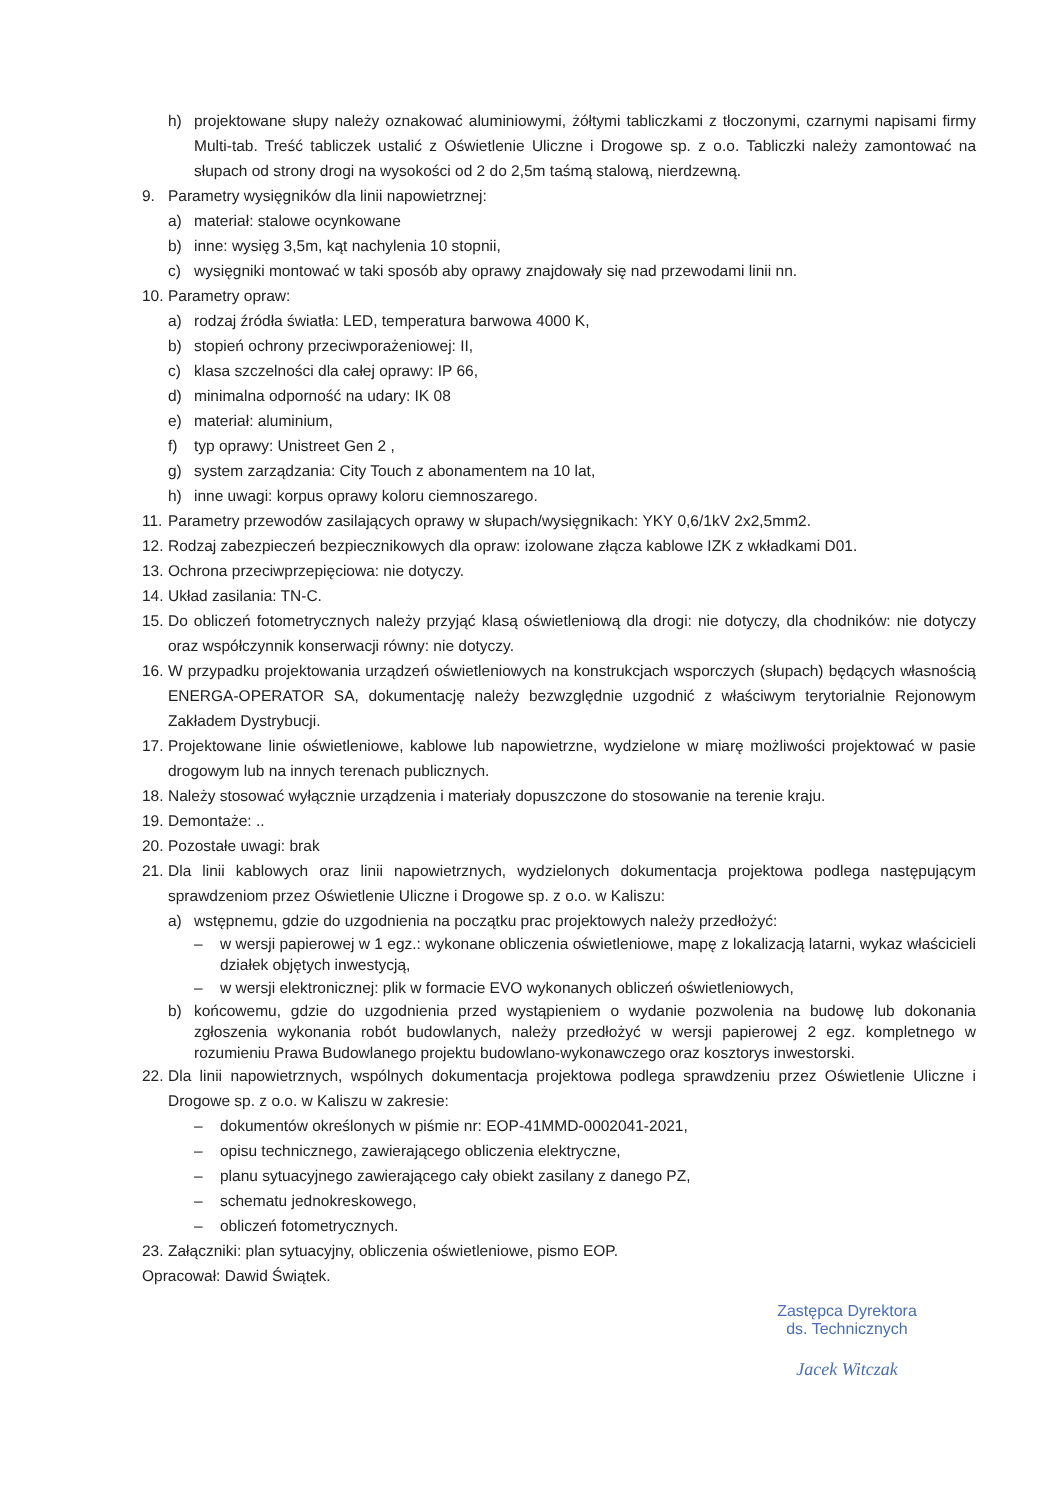h) projektowane słupy należy oznakować aluminiowymi, żółtymi tabliczkami z tłoczonymi, czarnymi napisami firmy Multi-tab. Treść tabliczek ustalić z Oświetlenie Uliczne i Drogowe sp. z o.o. Tabliczki należy zamontować na słupach od strony drogi na wysokości od 2 do 2,5m taśmą stalową, nierdzewną.
9. Parametry wysięgników dla linii napowietrznej:
a) materiał: stalowe ocynkowane
b) inne: wysięg 3,5m, kąt nachylenia 10 stopnii,
c) wysięgniki montować w taki sposób aby oprawy znajdowały się nad przewodami linii nn.
10. Parametry opraw:
a) rodzaj źródła światła: LED, temperatura barwowa 4000 K,
b) stopień ochrony przeciwporażeniowej: II,
c) klasa szczelności dla całej oprawy: IP 66,
d) minimalna odporność na udary: IK 08
e) materiał: aluminium,
f) typ oprawy: Unistreet Gen 2 ,
g) system zarządzania: City Touch z abonamentem na 10 lat,
h) inne uwagi: korpus oprawy koloru ciemnoszarego.
11. Parametry przewodów zasilających oprawy w słupach/wysięgnikach: YKY 0,6/1kV 2x2,5mm2.
12. Rodzaj zabezpieczeń bezpiecznikowych dla opraw: izolowane złącza kablowe IZK z wkładkami D01.
13. Ochrona przeciwprzepięciowa: nie dotyczy.
14. Układ zasilania: TN-C.
15. Do obliczeń fotometrycznych należy przyjąć klasą oświetleniową dla drogi: nie dotyczy, dla chodników: nie dotyczy oraz współczynnik konserwacji równy: nie dotyczy.
16. W przypadku projektowania urządzeń oświetleniowych na konstrukcjach wsporczych (słupach) będących własnością ENERGA-OPERATOR SA, dokumentację należy bezwzględnie uzgodnić z właściwym terytorialnie Rejonowym Zakładem Dystrybucji.
17. Projektowane linie oświetleniowe, kablowe lub napowietrzne, wydzielone w miarę możliwości projektować w pasie drogowym lub na innych terenach publicznych.
18. Należy stosować wyłącznie urządzenia i materiały dopuszczone do stosowanie na terenie kraju.
19. Demontaże: ..
20. Pozostałe uwagi: brak
21. Dla linii kablowych oraz linii napowietrznych, wydzielonych dokumentacja projektowa podlega następującym sprawdzeniom przez Oświetlenie Uliczne i Drogowe sp. z o.o. w Kaliszu:
a) wstępnemu, gdzie do uzgodnienia na początku prac projektowych należy przedłożyć:
– w wersji papierowej w 1 egz.: wykonane obliczenia oświetleniowe, mapę z lokalizacją latarni, wykaz właścicieli działek objętych inwestycją,
– w wersji elektronicznej: plik w formacie EVO wykonanych obliczeń oświetleniowych,
b) końcowemu, gdzie do uzgodnienia przed wystąpieniem o wydanie pozwolenia na budowę lub dokonania zgłoszenia wykonania robót budowlanych, należy przedłożyć w wersji papierowej 2 egz. kompletnego w rozumieniu Prawa Budowlanego projektu budowlano-wykonawczego oraz kosztorys inwestorski.
22. Dla linii napowietrznych, wspólnych dokumentacja projektowa podlega sprawdzeniu przez Oświetlenie Uliczne i Drogowe sp. z o.o. w Kaliszu w zakresie:
– dokumentów określonych w piśmie nr: EOP-41MMD-0002041-2021,
– opisu technicznego, zawierającego obliczenia elektryczne,
– planu sytuacyjnego zawierającego cały obiekt zasilany z danego PZ,
– schematu jednokreskowego,
– obliczeń fotometrycznych.
23. Załączniki: plan sytuacyjny, obliczenia oświetleniowe, pismo EOP.
Opracował: Dawid Świątek.
Zastępca Dyrektora
ds. Technicznych
Jacek Witczak